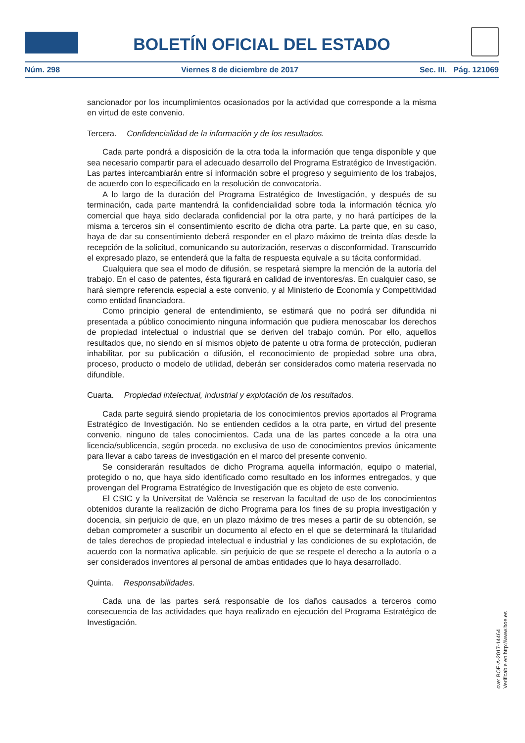BOLETÍN OFICIAL DEL ESTADO
Núm. 298 Viernes 8 de diciembre de 2017 Sec. III. Pág. 121069
sancionador por los incumplimientos ocasionados por la actividad que corresponde a la misma en virtud de este convenio.
Tercera. Confidencialidad de la información y de los resultados.
Cada parte pondrá a disposición de la otra toda la información que tenga disponible y que sea necesario compartir para el adecuado desarrollo del Programa Estratégico de Investigación. Las partes intercambiarán entre sí información sobre el progreso y seguimiento de los trabajos, de acuerdo con lo especificado en la resolución de convocatoria.
A lo largo de la duración del Programa Estratégico de Investigación, y después de su terminación, cada parte mantendrá la confidencialidad sobre toda la información técnica y/o comercial que haya sido declarada confidencial por la otra parte, y no hará partícipes de la misma a terceros sin el consentimiento escrito de dicha otra parte. La parte que, en su caso, haya de dar su consentimiento deberá responder en el plazo máximo de treinta días desde la recepción de la solicitud, comunicando su autorización, reservas o disconformidad. Transcurrido el expresado plazo, se entenderá que la falta de respuesta equivale a su tácita conformidad.
Cualquiera que sea el modo de difusión, se respetará siempre la mención de la autoría del trabajo. En el caso de patentes, ésta figurará en calidad de inventores/as. En cualquier caso, se hará siempre referencia especial a este convenio, y al Ministerio de Economía y Competitividad como entidad financiadora.
Como principio general de entendimiento, se estimará que no podrá ser difundida ni presentada a público conocimiento ninguna información que pudiera menoscabar los derechos de propiedad intelectual o industrial que se deriven del trabajo común. Por ello, aquellos resultados que, no siendo en sí mismos objeto de patente u otra forma de protección, pudieran inhabilitar, por su publicación o difusión, el reconocimiento de propiedad sobre una obra, proceso, producto o modelo de utilidad, deberán ser considerados como materia reservada no difundible.
Cuarta. Propiedad intelectual, industrial y explotación de los resultados.
Cada parte seguirá siendo propietaria de los conocimientos previos aportados al Programa Estratégico de Investigación. No se entienden cedidos a la otra parte, en virtud del presente convenio, ninguno de tales conocimientos. Cada una de las partes concede a la otra una licencia/sublicencia, según proceda, no exclusiva de uso de conocimientos previos únicamente para llevar a cabo tareas de investigación en el marco del presente convenio.
Se considerarán resultados de dicho Programa aquella información, equipo o material, protegido o no, que haya sido identificado como resultado en los informes entregados, y que provengan del Programa Estratégico de Investigación que es objeto de este convenio.
El CSIC y la Universitat de València se reservan la facultad de uso de los conocimientos obtenidos durante la realización de dicho Programa para los fines de su propia investigación y docencia, sin perjuicio de que, en un plazo máximo de tres meses a partir de su obtención, se deban comprometer a suscribir un documento al efecto en el que se determinará la titularidad de tales derechos de propiedad intelectual e industrial y las condiciones de su explotación, de acuerdo con la normativa aplicable, sin perjuicio de que se respete el derecho a la autoría o a ser considerados inventores al personal de ambas entidades que lo haya desarrollado.
Quinta. Responsabilidades.
Cada una de las partes será responsable de los daños causados a terceros como consecuencia de las actividades que haya realizado en ejecución del Programa Estratégico de Investigación.
cve: BOE-A-2017-14464
Verificable en http://www.boe.es